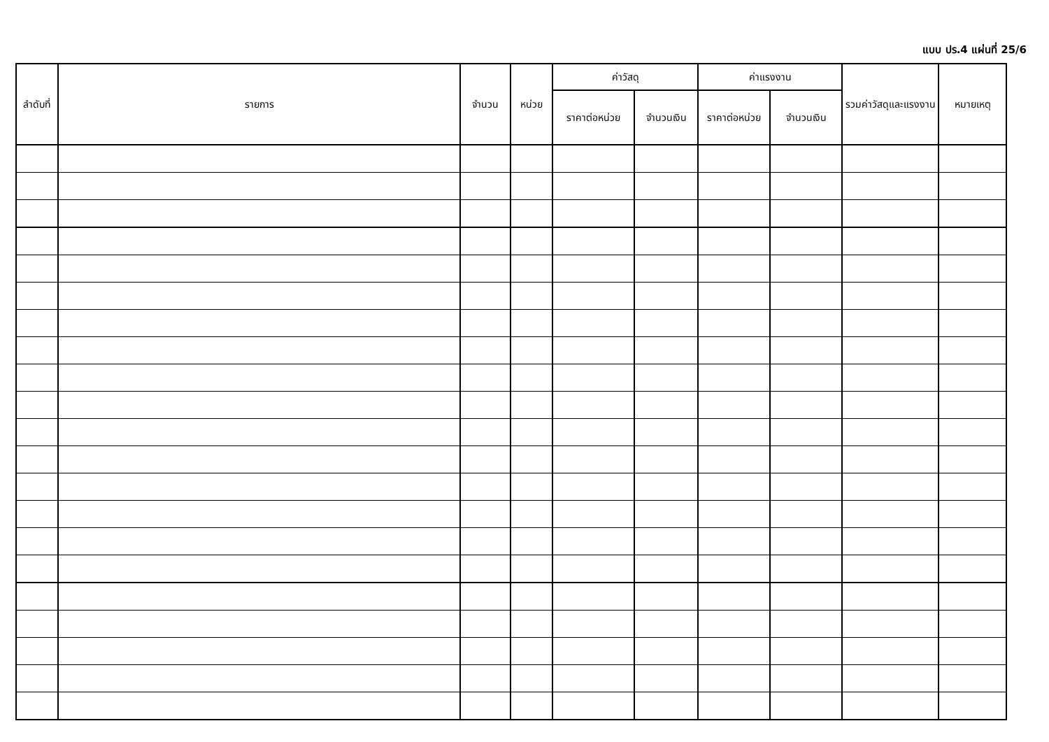แบบ ปร.4 แผ่นที่ 25/6
| ลำดับที่ | รายการ | จำนวน | หน่วย | ค่าวัสดุ | | ค่าแรงงาน | | รวมค่าวัสดุและแรงงาน | หมายเหตุ |
| --- | --- | --- | --- | --- | --- | --- | --- | --- | --- |
| | | | | ราคาต่อหน่วย | จำนวนเงิน | ราคาต่อหน่วย | จำนวนเงิน | | |